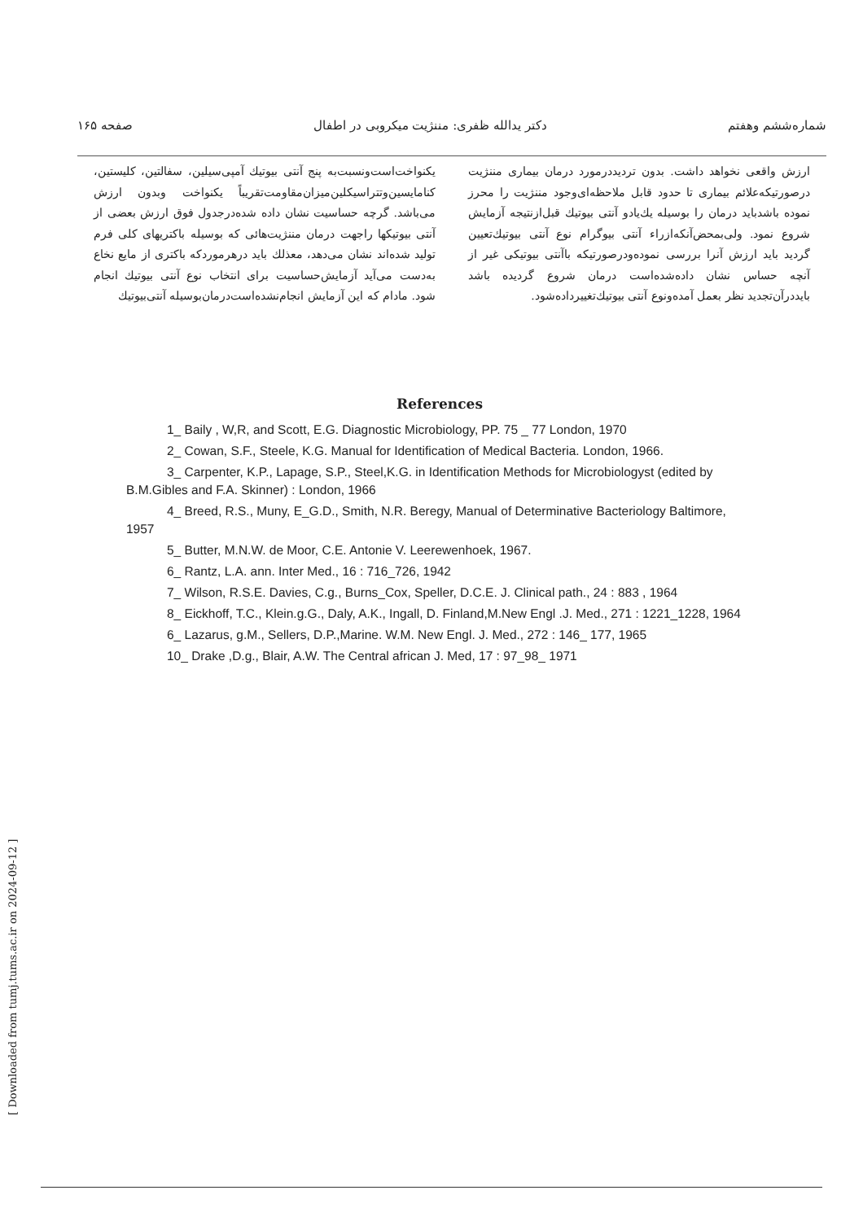شماره‌ششم وهفتم دکتر یدالله ظفری: مننژیت میکروبی در اطفال صفحه ۱۶۵
یکنواخت‌است‌ونسبت‌به پنج آنتی بیوتیك آمپی‌سیلین، سفالتین، کلیستین، کنامایسین‌وتتراسیکلین‌میزان‌مقاومت‌تقریباً یکنواخت وبدون ارزش می‌باشد. گرچه حساسیت نشان داده شده‌درجدول فوق ارزش بعضی از آنتی بیوتیکها راجهت درمان مننژیت‌هائی که بوسیله باکتریهای کلی فرم تولید شده‌اند نشان می‌دهد، معذلك باید درهرموردکه باکتری از مایع نخاع به‌دست می‌آید آزمایش‌حساسیت برای انتخاب نوع آنتی بیوتیك انجام شود. مادام که این آزمایش انجام‌نشده‌است‌درمان‌بوسیله آنتی‌بیوتیك
ارزش واقعی نخواهد داشت. بدون تردیددرمورد درمان بیماری مننژیت درصورتیکه‌علائم بیماری تا حدود قابل ملاحظه‌ای‌وجود مننژیت را محرز نموده باشدباید درمان را بوسیله یك‌یادو آنتی بیوتیك قبل‌ازنتیجه آزمایش شروع نمود. ولی‌بمحض‌آنکه‌ازراء آنتی بیوگرام نوع آنتی بیوتیك‌تعیین گردید باید ارزش آنرا بررسی نموده‌ودرصورتیکه باآنتی بیوتیکی غیر از آنچه حساس نشان داده‌شده‌است درمان شروع گردیده باشد بایددرآن‌تجدید نظر بعمل آمده‌ونوع آنتی بیوتیك‌تغییرداده‌شود.
References
1_ Baily , W,R, and Scott, E.G. Diagnostic Microbiology, PP. 75 _ 77 London, 1970
2_ Cowan, S.F., Steele, K.G. Manual for Identification of Medical Bacteria. London, 1966.
3_ Carpenter, K.P., Lapage, S.P., Steel,K.G. in Identification Methods for Microbiologyst (edited by B.M.Gibles and F.A. Skinner) : London, 1966
4_ Breed, R.S., Muny, E_G.D., Smith, N.R. Beregy, Manual of Determinative Bacteriology Baltimore, 1957
5_ Butter, M.N.W. de Moor, C.E. Antonie V. Leerewenhoek, 1967.
6_ Rantz, L.A. ann. Inter Med., 16 : 716_726, 1942
7_ Wilson, R.S.E. Davies, C.g., Burns_Cox, Speller, D.C.E. J. Clinical path., 24 : 883 , 1964
8_ Eickhoff, T.C., Klein.g.G., Daly, A.K., Ingall, D. Finland,M.New Engl .J. Med., 271 : 1221_1228, 1964
6_ Lazarus, g.M., Sellers, D.P.,Marine. W.M. New Engl. J. Med., 272 : 146_ 177, 1965
10_ Drake ,D.g., Blair, A.W. The Central african J. Med, 17 : 97_98_ 1971
[ Downloaded from tumj.tums.ac.ir on 2024-09-12 ]